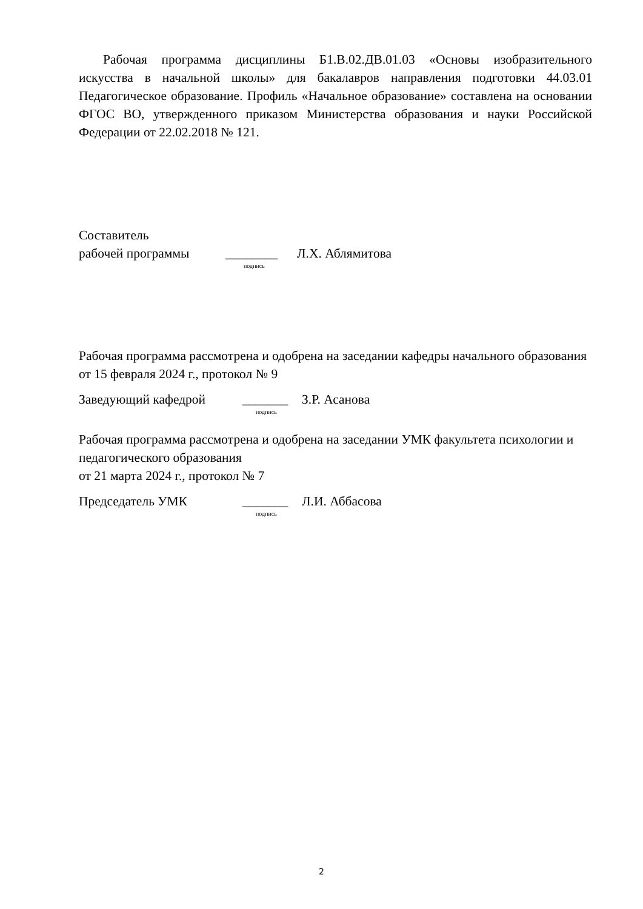Рабочая программа дисциплины Б1.В.02.ДВ.01.03 «Основы изобразительного искусства в начальной школы» для бакалавров направления подготовки 44.03.01 Педагогическое образование. Профиль «Начальное образование» составлена на основании ФГОС ВО, утвержденного приказом Министерства образования и науки Российской Федерации от 22.02.2018 № 121.
Составитель
рабочей программы ________ Л.Х. Аблямитова
подпись
Рабочая программа рассмотрена и одобрена на заседании кафедры начального образования
от 15 февраля 2024 г., протокол № 9
Заведующий кафедрой _______ З.Р. Асанова
подпись
Рабочая программа рассмотрена и одобрена на заседании УМК факультета психологии и педагогического образования
от 21 марта 2024 г., протокол № 7
Председатель УМК _______ Л.И. Аббасова
подпись
2